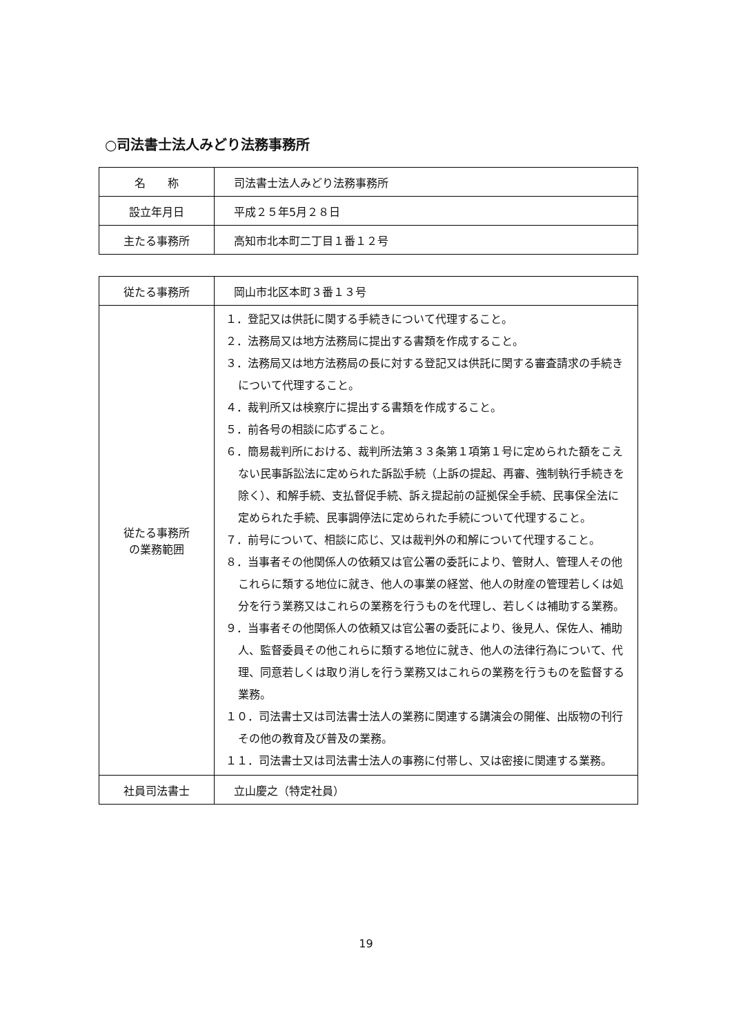○司法書士法人みどり法務事務所
| 名 称 | 司法書士法人みどり法務事務所 |
| 設立年月日 | 平成２５年5月２８日 |
| 主たる事務所 | 高知市北本町二丁目１番１２号 |
| 従たる事務所 | 岡山市北区本町３番１３号 |
| 従たる事務所 の業務範囲 | １．登記又は供託に関する手続きについて代理すること。 ２．法務局又は地方法務局に提出する書類を作成すること。 ３．法務局又は地方法務局の長に対する登記又は供託に関する審査請求の手続きについて代理すること。 ４．裁判所又は検察庁に提出する書類を作成すること。 ５．前各号の相談に応ずること。 ６．簡易裁判所における、裁判所法第３３条第１項第１号に定められた額をこえない民事訴訟法に定められた訴訟手続（上訴の提起、再審、強制執行手続きを除く）、和解手続、支払督促手続、訴え提起前の証拠保全手続、民事保全法に定められた手続、民事調停法に定められた手続について代理すること。 ７．前号について、相談に応じ、又は裁判外の和解について代理すること。 ８．当事者その他関係人の依頼又は官公署の委託により、管財人、管理人その他これらに類する地位に就き、他人の事業の経営、他人の財産の管理若しくは処分を行う業務又はこれらの業務を行うものを代理し、若しくは補助する業務。 ９．当事者その他関係人の依頼又は官公署の委託により、後見人、保佐人、補助人、監督委員その他これらに類する地位に就き、他人の法律行為について、代理、同意若しくは取り消しを行う業務又はこれらの業務を行うものを監督する業務。 １０．司法書士又は司法書士法人の業務に関連する講演会の開催、出版物の刊行その他の教育及び普及の業務。 １１．司法書士又は司法書士法人の事務に付帯し、又は密接に関連する業務。 |
| 社員司法書士 | 立山慶之（特定社員） |
19